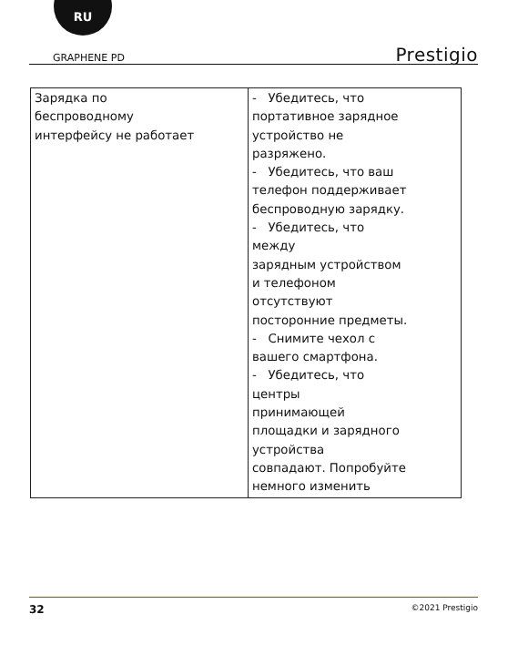RU
GRAPHENE PD Prestigio
| Зарядка по беспроводному интерфейсу не работает | - Убедитесь, что портативное зарядное устройство не разряжено. - Убедитесь, что ваш телефон поддерживает беспроводную зарядку. - Убедитесь, что между зарядным устройством и телефоном отсутствуют посторонние предметы. - Снимите чехол с вашего смартфона. - Убедитесь, что центры принимающей площадки и зарядного устройства совпадают. Попробуйте немного изменить |
32 ©2021 Prestigio